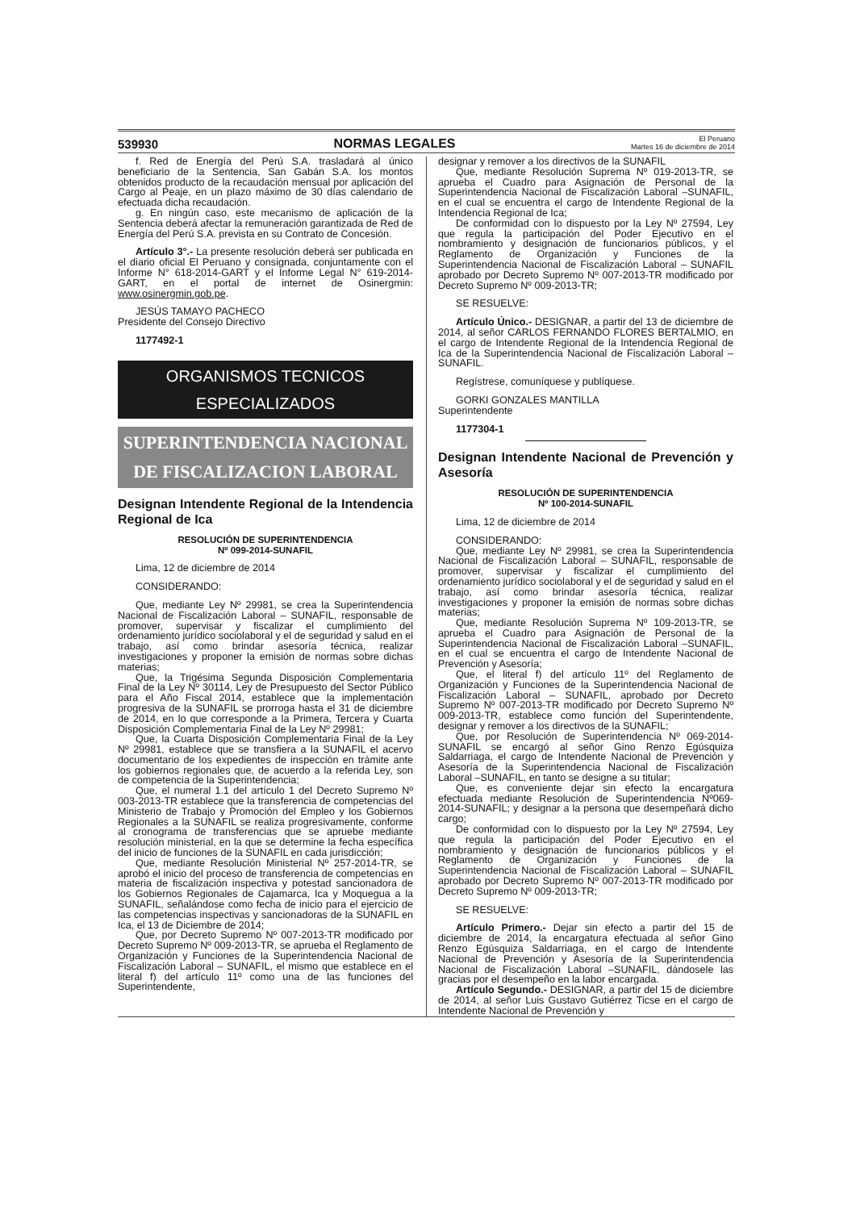539930 NORMAS LEGALES El Peruano
Martes 16 de diciembre de 2014
f. Red de Energía del Perú S.A. trasladará al único beneficiario de la Sentencia, San Gabán S.A. los montos obtenidos producto de la recaudación mensual por aplicación del Cargo al Peaje, en un plazo máximo de 30 días calendario de efectuada dicha recaudación.
g. En ningún caso, este mecanismo de aplicación de la Sentencia deberá afectar la remuneración garantizada de Red de Energía del Perú S.A. prevista en su Contrato de Concesión.
Artículo 3°.- La presente resolución deberá ser publicada en el diario oficial El Peruano y consignada, conjuntamente con el Informe N° 618-2014-GART y el Informe Legal N° 619-2014-GART, en el portal de internet de Osinergmin: www.osinergmin.gob.pe.
JESÚS TAMAYO PACHECO
Presidente del Consejo Directivo
1177492-1
ORGANISMOS TECNICOS
ESPECIALIZADOS
SUPERINTENDENCIA NACIONAL
DE FISCALIZACION LABORAL
Designan Intendente Regional de la Intendencia Regional de Ica
RESOLUCIÓN DE SUPERINTENDENCIA
Nº 099-2014-SUNAFIL
Lima, 12 de diciembre de 2014
CONSIDERANDO:
Que, mediante Ley Nº 29981, se crea la Superintendencia Nacional de Fiscalización Laboral – SUNAFIL, responsable de promover, supervisar y fiscalizar el cumplimiento del ordenamiento jurídico sociolaboral y el de seguridad y salud en el trabajo, así como brindar asesoría técnica, realizar investigaciones y proponer la emisión de normas sobre dichas materias;
Que, la Trigésima Segunda Disposición Complementaria Final de la Ley Nº 30114, Ley de Presupuesto del Sector Público para el Año Fiscal 2014, establece que la implementación progresiva de la SUNAFIL se prorroga hasta el 31 de diciembre de 2014, en lo que corresponde a la Primera, Tercera y Cuarta Disposición Complementaria Final de la Ley Nº 29981;
Que, la Cuarta Disposición Complementaria Final de la Ley Nº 29981, establece que se transfiera a la SUNAFIL el acervo documentario de los expedientes de inspección en trámite ante los gobiernos regionales que, de acuerdo a la referida Ley, son de competencia de la Superintendencia;
Que, el numeral 1.1 del artículo 1 del Decreto Supremo Nº 003-2013-TR establece que la transferencia de competencias del Ministerio de Trabajo y Promoción del Empleo y los Gobiernos Regionales a la SUNAFIL se realiza progresivamente, conforme al cronograma de transferencias que se apruebe mediante resolución ministerial, en la que se determine la fecha específica del inicio de funciones de la SUNAFIL en cada jurisdicción;
Que, mediante Resolución Ministerial Nº 257-2014-TR, se aprobó el inicio del proceso de transferencia de competencias en materia de fiscalización inspectiva y potestad sancionadora de los Gobiernos Regionales de Cajamarca, Ica y Moquegua a la SUNAFIL, señalándose como fecha de inicio para el ejercicio de las competencias inspectivas y sancionadoras de la SUNAFIL en Ica, el 13 de Diciembre de 2014;
Que, por Decreto Supremo Nº 007-2013-TR modificado por Decreto Supremo Nº 009-2013-TR, se aprueba el Reglamento de Organización y Funciones de la Superintendencia Nacional de Fiscalización Laboral – SUNAFIL, el mismo que establece en el literal f) del artículo 11º como una de las funciones del Superintendente,
designar y remover a los directivos de la SUNAFIL
Que, mediante Resolución Suprema Nº 019-2013-TR, se aprueba el Cuadro para Asignación de Personal de la Superintendencia Nacional de Fiscalización Laboral –SUNAFIL, en el cual se encuentra el cargo de Intendente Regional de la Intendencia Regional de Ica;
De conformidad con lo dispuesto por la Ley Nº 27594, Ley que regula la participación del Poder Ejecutivo en el nombramiento y designación de funcionarios públicos, y el Reglamento de Organización y Funciones de la Superintendencia Nacional de Fiscalización Laboral – SUNAFIL aprobado por Decreto Supremo Nº 007-2013-TR modificado por Decreto Supremo Nº 009-2013-TR;
SE RESUELVE:
Artículo Único.- DESIGNAR, a partir del 13 de diciembre de 2014, al señor CARLOS FERNANDO FLORES BERTALMIO, en el cargo de Intendente Regional de la Intendencia Regional de Ica de la Superintendencia Nacional de Fiscalización Laboral – SUNAFIL.
Regístrese, comuníquese y publíquese.
GORKI GONZALES MANTILLA
Superintendente
1177304-1
Designan Intendente Nacional de Prevención y Asesoría
RESOLUCIÓN DE SUPERINTENDENCIA
Nº 100-2014-SUNAFIL
Lima, 12 de diciembre de 2014
CONSIDERANDO:
Que, mediante Ley Nº 29981, se crea la Superintendencia Nacional de Fiscalización Laboral – SUNAFIL, responsable de promover, supervisar y fiscalizar el cumplimiento del ordenamiento jurídico sociolaboral y el de seguridad y salud en el trabajo, así como brindar asesoría técnica, realizar investigaciones y proponer la emisión de normas sobre dichas materias;
Que, mediante Resolución Suprema Nº 109-2013-TR, se aprueba el Cuadro para Asignación de Personal de la Superintendencia Nacional de Fiscalización Laboral –SUNAFIL, en el cual se encuentra el cargo de Intendente Nacional de Prevención y Asesoría;
Que, el literal f) del artículo 11º del Reglamento de Organización y Funciones de la Superintendencia Nacional de Fiscalización Laboral – SUNAFIL, aprobado por Decreto Supremo Nº 007-2013-TR modificado por Decreto Supremo Nº 009-2013-TR, establece como función del Superintendente, designar y remover a los directivos de la SUNAFIL;
Que, por Resolución de Superintendencia Nº 069-2014-SUNAFIL se encargó al señor Gino Renzo Egúsquiza Saldarriaga, el cargo de Intendente Nacional de Prevención y Asesoría de la Superintendencia Nacional de Fiscalización Laboral –SUNAFIL, en tanto se designe a su titular;
Que, es conveniente dejar sin efecto la encargatura efectuada mediante Resolución de Superintendencia Nº069-2014-SUNAFIL; y designar a la persona que desempeñará dicho cargo;
De conformidad con lo dispuesto por la Ley Nº 27594, Ley que regula la participación del Poder Ejecutivo en el nombramiento y designación de funcionarios públicos y el Reglamento de Organización y Funciones de la Superintendencia Nacional de Fiscalización Laboral – SUNAFIL aprobado por Decreto Supremo Nº 007-2013-TR modificado por Decreto Supremo Nº 009-2013-TR;
SE RESUELVE:
Artículo Primero.- Dejar sin efecto a partir del 15 de diciembre de 2014, la encargatura efectuada al señor Gino Renzo Egúsquiza Saldarriaga, en el cargo de Intendente Nacional de Prevención y Asesoría de la Superintendencia Nacional de Fiscalización Laboral –SUNAFIL, dándosele las gracias por el desempeño en la labor encargada.
Artículo Segundo.- DESIGNAR, a partir del 15 de diciembre de 2014, al señor Luis Gustavo Gutiérrez Ticse en el cargo de Intendente Nacional de Prevención y